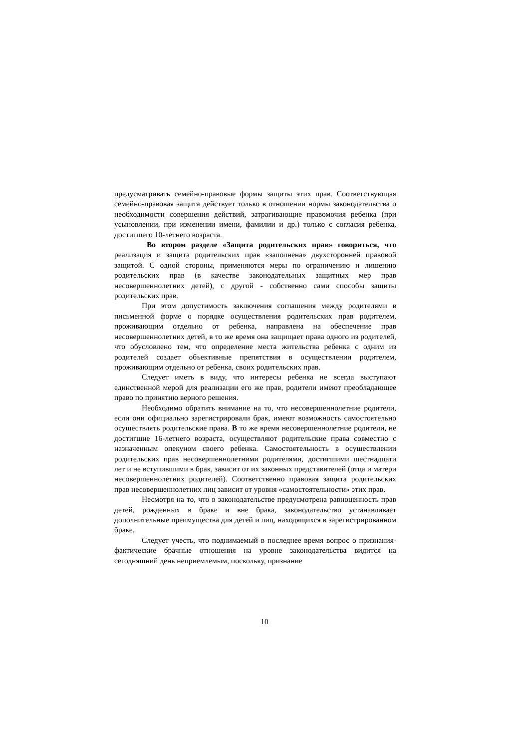предусматривать семейно-правовые формы защиты этих прав. Соответствующая семейно-правовая защита действует только в отношении нормы законодательства о необходимости совершения действий, затрагивающие правомочия ребенка (при усыновлении, при изменении имени, фамилии и др.) только с согласия ребенка, достигшего 10-летнего возраста.
Во втором разделе «Защита родительских прав» говориться, что реализация и защита родительских прав «заполнена» двухсторонней правовой защитой. С одной стороны, применяются меры по ограничению и лишению родительских прав (в качестве законодательных защитных мер прав несовершеннолетних детей), с другой - собственно сами способы защиты родительских прав.
При этом допустимость заключения соглашения между родителями в письменной форме о порядке осуществления родительских прав родителем, проживающим отдельно от ребенка, направлена на обеспечение прав несовершеннолетних детей, в то же время она защищает права одного из родителей, что обусловлено тем, что определение места жительства ребенка с одним из родителей создает объективные препятствия в осуществлении родителем, проживающим отдельно от ребенка, своих родительских прав.
Следует иметь в виду, что интересы ребенка не всегда выступают единственной мерой для реализации его же прав, родители имеют преобладающее право по принятию верного решения.
Необходимо обратить внимание на то, что несовершеннолетние родители, если они официально зарегистрировали брак, имеют возможность самостоятельно осуществлять родительские права. В то же время несовершеннолетние родители, не достигшие 16-летнего возраста, осуществляют родительские права совместно с назначенным опекуном своего ребенка. Самостоятельность в осуществлении родительских прав несовершеннолетними родителями, достигшими шестнадцати лет и не вступившими в брак, зависит от их законных представителей (отца и матери несовершеннолетних родителей). Соответственно правовая защита родительских прав несовершеннолетних лиц зависит от уровня «самостоятельности» этих прав.
Несмотря на то, что в законодательстве предусмотрена равноценность прав детей, рожденных в браке и вне брака, законодательство устанавливает дополнительные преимущества для детей и лиц, находящихся в зарегистрированном браке.
Следует учесть, что поднимаемый в последнее время вопрос о признания-фактические брачные отношения на уровне законодательства видится на сегодняшний день неприемлемым, поскольку, признание
10